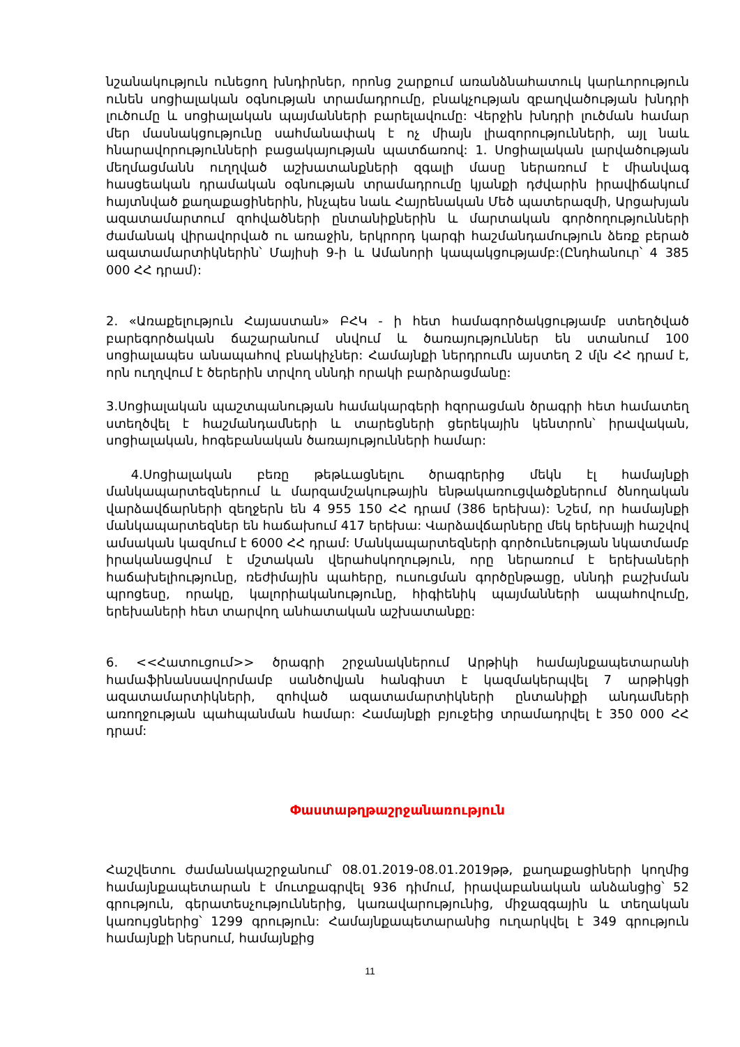նշանակություն ունեցող խնդիրներ, որոնց շարքում առանձնահատուկ կարևորություն ունեն սոցիալական օգնության տրամադրումը, բնակչության զբաղվածության խնդրի լուծումը և սոցիալական պայմանների բարելավումը: Վերջին խնդրի լուծման համար մեր մասնակցությունը սահմանափակ է ոչ միայն լիազորությունների, այլ նաև հնարավորությունների բացակայության պատճառով: 1. Սոցիալական լարվածության մեղմացմանն ուղղված աշխատանքների զգալի մասը ներառում է միանվագ հասցեական դրամական օգնության տրամադրումը կյանքի դժվարին իրավիճակում հայտնված քաղաքացիներին, ինչպես նաև Հայրենական Մեծ պատերազմի, Արցախյան ազատամարտում զոհվածների ընտանիքներին և մարտական գործողությունների ժամանակ վիրավորված ու առաջին, երկրորդ կարգի հաշմանդամություն ձեռք բերած ազատամարտիկներին՝ Մայիսի 9-ի և Ամանորի կապակցությամբ:(Ընդհանուր՝ 4 385 000 ՀՀ դրամ):
2. «Առաքելություն Հայաստան» ԲՀԿ - ի հետ համագործակցությամբ ստեղծված բարեգործական ճաշարանում սնվում և ծառայություններ են ստանում 100 սոցիալապես անապահով բնակիչներ: Համայնքի ներդրումն այստեղ 2 մլն ՀՀ դրամ է, որն ուղղվում է ծերերին տրվող սննդի որակի բարձրացմանը:
3.Սոցիալական պաշտպանության համակարգերի հզորացման ծրագրի հետ համատեղ ստեղծվել է հաշմանդամների և տարեցների ցերեկային կենտրոն՝ իրավական, սոցիալական, հոգեբանական ծառայությունների համար:
4.Սոցիալական բեռը թեթևացնելու ծրագրերից մեկն էլ համայնքի մանկապարտեզներում և մարզամշակութային ենթակառուցվածքներում ծնողական վարձավճարների զեղջերն են 4 955 150 ՀՀ դրամ (386 երեխա): Նշեմ, որ համայնքի մանկապարտեզներ են հաճախում 417 երեխա: Վարձավճարները մեկ երեխայի հաշվով ամսական կազմում է 6000 ՀՀ դրամ: Մանկապարտեզների գործունեության նկատմամբ իրականացվում է մշտական վերահսկողություն, որը ներառում է երեխաների հաճախելիությունը, ռեժիմային պահերը, ուսուցման գործընթացը, սննդի բաշխման պրոցեսը, որակը, կալորիականությունը, հիգիենիկ պայմանների ապահովումը, երեխաների հետ տարվող անհատական աշխատանքը:
6. <<Հատուցում>> ծրագրի շրջանակներում Արթիկի համայնքապետարանի համաֆինանսավորմամբ սանծովյան հանգիստ է կազմակերպվել 7 արթիկցի ազատամարտիկների, զոհված ազատամարտիկների ընտանիքի անդամների առողջության պահպանման համար: Համայնքի բյուջեից տրամադրվել է 350 000 ՀՀ դրամ:
Փաստաթղթաշրջանառություն
Հաշվետու ժամանակաշրջանում՝ 08.01.2019-08.01.2019թթ, քաղաքացիների կողմից համայնքապետարան է մուտքագրվել 936 դիմում, իրավաբանական անձանցից՝ 52 գրություն, գերատեսչություններից, կառավարությունից, միջազգային և տեղական կառույցներից՝ 1299 գրություն: Համայնքապետարանից ուղարկվել է 349 գրություն համայնքի ներսում, համայնքից
11